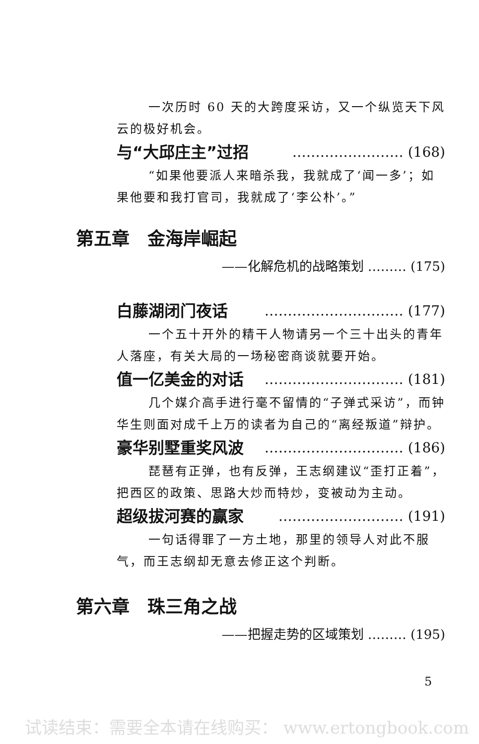一次历时 60 天的大跨度采访，又一个纵览天下风云的极好机会。
与“大邱庄主”过招 …………………… (168)
“如果他要派人来暗杀我，我就成了‘闻一多’；如果他要和我打官司，我就成了‘李公朴’。”
第五章　金海岸崛起
——化解危机的战略策划 ……… (175)
白藤湖闭门夜话 ………………………… (177)
一个五十开外的精干人物请另一个三十出头的青年人落座，有关大局的一场秘密商谈就要开始。
值一亿美金的对话 ………………………… (181)
几个媒介高手进行毫不留情的“子弹式采访”，而钟华生则面对成千上万的读者为自己的“离经叛道”辩护。
豪华别墅重奖风波 ………………………… (186)
琵琶有正弹，也有反弹，王志纲建议“歪打正着”，把西区的政策、思路大炒而特炒，变被动为主动。
超级拔河赛的赢家 ……………………… (191)
一句话得罪了一方土地，那里的领导人对此不服气，而王志纲却无意去修正这个判断。
第六章　珠三角之战
——把握走势的区域策划 ……… (195)
5
试读结束：需要全本请在线购买： www.ertongbook.com